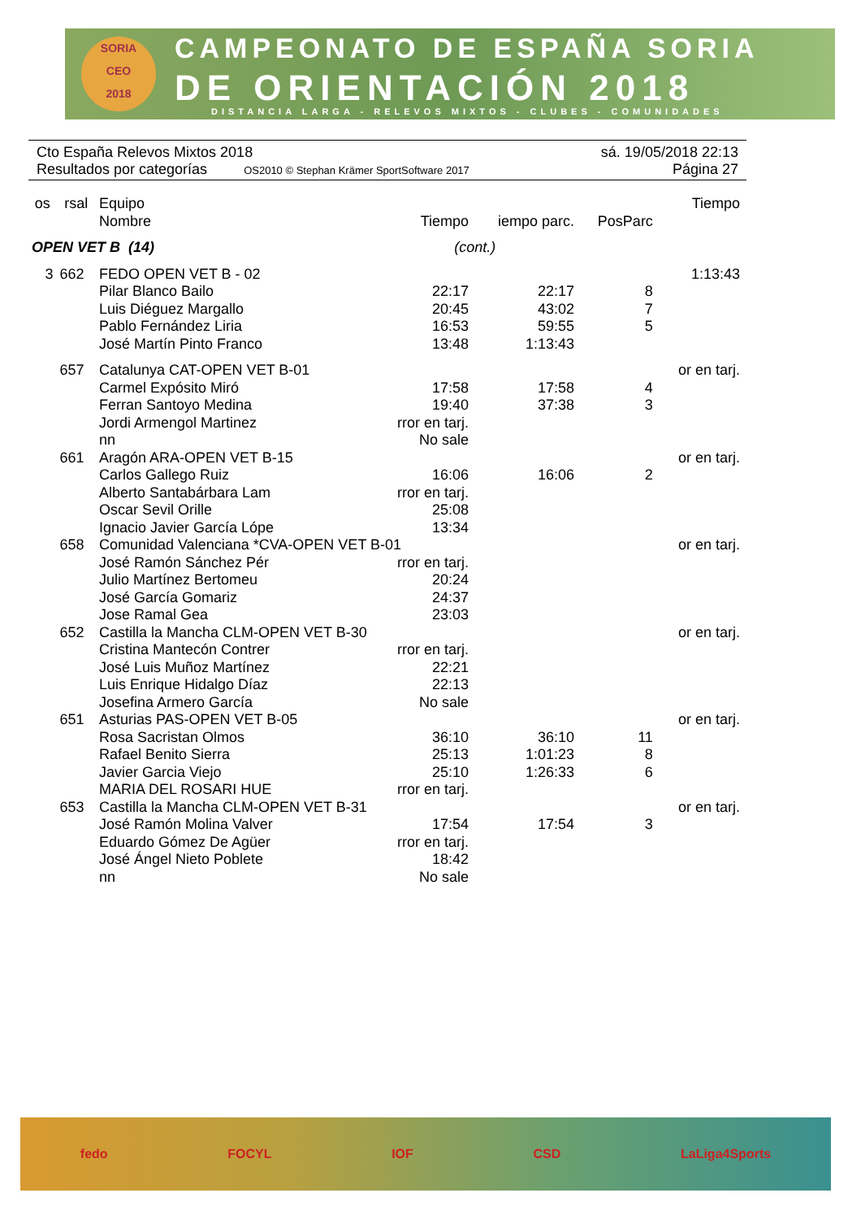SORIA
CEO
2018
CAMPEONATO DE ESPAÑA SORIA
DE ORIENTACIÓN 2018
DISTANCIA LARGA - RELEVOS MIXTOS - CLUBES - COMUNIDADES
Cto España Relevos Mixtos 2018 sá. 19/05/2018 22:13
Resultados por categorías OS2010 © Stephan Krämer SportSoftware 2017 Página 27
| os | rsal | Equipo | | | | Tiempo |
| --- | --- | --- | --- | --- | --- | --- |
| | | Nombre | Tiempo | iempo parc. | PosParc | |
| OPEN VET B (14) | | | (cont.) | | | |
| 3 | 662 | FEDO OPEN VET B - 02 | | | | 1:13:43 |
| | | Pilar Blanco Bailo | 22:17 | 22:17 | 8 | |
| | | Luis Diéguez Margallo | 20:45 | 43:02 | 7 | |
| | | Pablo Fernández Liria | 16:53 | 59:55 | 5 | |
| | | José Martín Pinto Franco | 13:48 | 1:13:43 | | |
| | 657 | Catalunya CAT-OPEN VET B-01 | | | | or en tarj. |
| | | Carmel Expósito Miró | 17:58 | 17:58 | 4 | |
| | | Ferran Santoyo Medina | 19:40 | 37:38 | 3 | |
| | | Jordi Armengol Martinez | rror en tarj. | | | |
| | | nn | No sale | | | |
| | 661 | Aragón ARA-OPEN VET B-15 | | | | or en tarj. |
| | | Carlos Gallego Ruiz | 16:06 | 16:06 | 2 | |
| | | Alberto Santabárbara Lam | rror en tarj. | | | |
| | | Oscar Sevil Orille | 25:08 | | | |
| | | Ignacio Javier García Lópe | 13:34 | | | |
| | 658 | Comunidad Valenciana *CVA-OPEN VET B-01 | | | | or en tarj. |
| | | José Ramón Sánchez Pér | rror en tarj. | | | |
| | | Julio Martínez Bertomeu | 20:24 | | | |
| | | José García Gomariz | 24:37 | | | |
| | | Jose Ramal Gea | 23:03 | | | |
| | 652 | Castilla la Mancha CLM-OPEN VET B-30 | | | | or en tarj. |
| | | Cristina Mantecón Contrer | rror en tarj. | | | |
| | | José Luis Muñoz Martínez | 22:21 | | | |
| | | Luis Enrique Hidalgo Díaz | 22:13 | | | |
| | | Josefina Armero García | No sale | | | |
| | 651 | Asturias PAS-OPEN VET B-05 | | | | or en tarj. |
| | | Rosa Sacristan Olmos | 36:10 | 36:10 | 11 | |
| | | Rafael Benito Sierra | 25:13 | 1:01:23 | 8 | |
| | | Javier Garcia Viejo | 25:10 | 1:26:33 | 6 | |
| | | MARIA DEL ROSARI HUE | rror en tarj. | | | |
| | 653 | Castilla la Mancha CLM-OPEN VET B-31 | | | | or en tarj. |
| | | José Ramón Molina Valver | 17:54 | 17:54 | 3 | |
| | | Eduardo Gómez De Agüer | rror en tarj. | | | |
| | | José Ángel Nieto Poblete | 18:42 | | | |
| | | nn | No sale | | | |
fedo FOCYL IOF CSD LaLiga4Sports